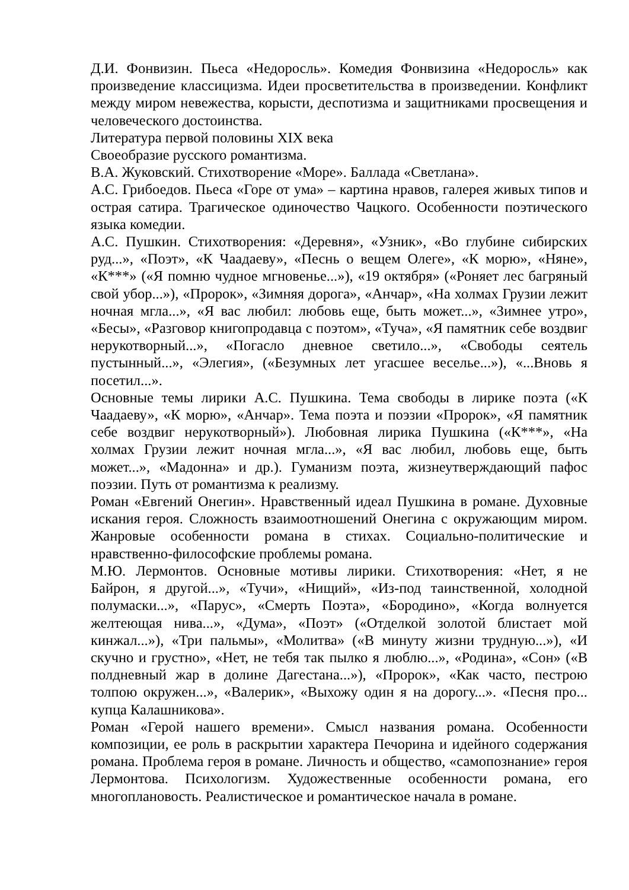Д.И. Фонвизин. Пьеса «Недоросль». Комедия Фонвизина «Недоросль» как произведение классицизма. Идеи просветительства в произведении. Конфликт между миром невежества, корысти, деспотизма и защитниками просвещения и человеческого достоинства.
Литература первой половины XIX века
Своеобразие русского романтизма.
В.А. Жуковский. Стихотворение «Море». Баллада «Светлана».
А.С. Грибоедов. Пьеса «Горе от ума» – картина нравов, галерея живых типов и острая сатира. Трагическое одиночество Чацкого. Особенности поэтического языка комедии.
А.С. Пушкин. Стихотворения: «Деревня», «Узник», «Во глубине сибирских руд...», «Поэт», «К Чаадаеву», «Песнь о вещем Олеге», «К морю», «Няне», «К***» («Я помню чудное мгновенье...»), «19 октября» («Роняет лес багряный свой убор...»), «Пророк», «Зимняя дорога», «Анчар», «На холмах Грузии лежит ночная мгла...», «Я вас любил: любовь еще, быть может...», «Зимнее утро», «Бесы», «Разговор книгопродавца с поэтом», «Туча», «Я памятник себе воздвиг нерукотворный...», «Погасло дневное светило...», «Свободы сеятель пустынный...», «Элегия», («Безумных лет угасшее веселье...»), «...Вновь я посетил...».
Основные темы лирики А.С. Пушкина. Тема свободы в лирике поэта («К Чаадаеву», «К морю», «Анчар». Тема поэта и поэзии «Пророк», «Я памятник себе воздвиг нерукотворный»). Любовная лирика Пушкина («К***», «На холмах Грузии лежит ночная мгла...», «Я вас любил, любовь еще, быть может...», «Мадонна» и др.). Гуманизм поэта, жизнеутверждающий пафос поэзии. Путь от романтизма к реализму.
Роман «Евгений Онегин». Нравственный идеал Пушкина в романе. Духовные искания героя. Сложность взаимоотношений Онегина с окружающим миром. Жанровые особенности романа в стихах. Социально-политические и нравственно-философские проблемы романа.
М.Ю. Лермонтов. Основные мотивы лирики. Стихотворения: «Нет, я не Байрон, я другой...», «Тучи», «Нищий», «Из-под таинственной, холодной полумаски...», «Парус», «Смерть Поэта», «Бородино», «Когда волнуется желтеющая нива...», «Дума», «Поэт» («Отделкой золотой блистает мой кинжал...»), «Три пальмы», «Молитва» («В минуту жизни трудную...»), «И скучно и грустно», «Нет, не тебя так пылко я люблю...», «Родина», «Сон» («В полдневный жар в долине Дагестана...»), «Пророк», «Как часто, пестрою толпою окружен...», «Валерик», «Выхожу один я на дорогу...». «Песня про... купца Калашникова».
Роман «Герой нашего времени». Смысл названия романа. Особенности композиции, ее роль в раскрытии характера Печорина и идейного содержания романа. Проблема героя в романе. Личность и общество, «самопознание» героя Лермонтова. Психологизм. Художественные особенности романа, его многоплановость. Реалистическое и романтическое начала в романе.